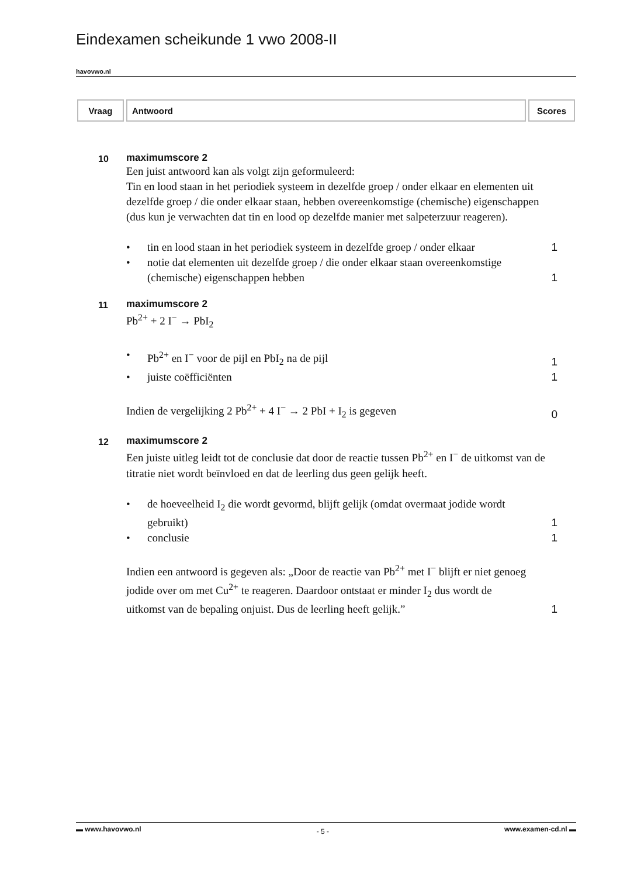Eindexamen scheikunde 1 vwo 2008-II
havovwo.nl
| Vraag | Antwoord | Scores |
| --- | --- | --- |
10
maximumscore 2
Een juist antwoord kan als volgt zijn geformuleerd:
Tin en lood staan in het periodiek systeem in dezelfde groep / onder elkaar en elementen uit dezelfde groep / die onder elkaar staan, hebben overeenkomstige (chemische) eigenschappen (dus kun je verwachten dat tin en lood op dezelfde manier met salpeterzuur reageren).
• tin en lood staan in het periodiek systeem in dezelfde groep / onder elkaar
1
• notie dat elementen uit dezelfde groep / die onder elkaar staan overeenkomstige (chemische) eigenschappen hebben
1
11
maximumscore 2
Pb<sup>2+</sup> + 2 I<sup>−</sup> → PbI<sub>2</sub>
• Pb<sup>2+</sup> en I<sup>−</sup> voor de pijl en PbI<sub>2</sub> na de pijl
1
• juiste coëfficiënten 1
Indien de vergelijking 2 Pb<sup>2+</sup> + 4 I<sup>−</sup> → 2 PbI + I<sub>2</sub> is gegeven
0
12
maximumscore 2
Een juiste uitleg leidt tot de conclusie dat door de reactie tussen Pb<sup>2+</sup> en I<sup>−</sup> de uitkomst van de titratie niet wordt beïnvloed en dat de leerling dus geen gelijk heeft.
• de hoeveelheid I<sub>2</sub> die wordt gevormd, blijft gelijk (omdat overmaat jodide wordt gebruikt)
1
• conclusie 1
Indien een antwoord is gegeven als: „Door de reactie van Pb<sup>2+</sup> met I<sup>−</sup> blijft er niet genoeg jodide over om met Cu<sup>2+</sup> te reageren. Daardoor ontstaat er minder I<sub>2</sub> dus wordt de uitkomst van de bepaling onjuist. Dus de leerling heeft gelijk.”
1
▬ www.havovwo.nl - 5 - www.examen-cd.nl ▬